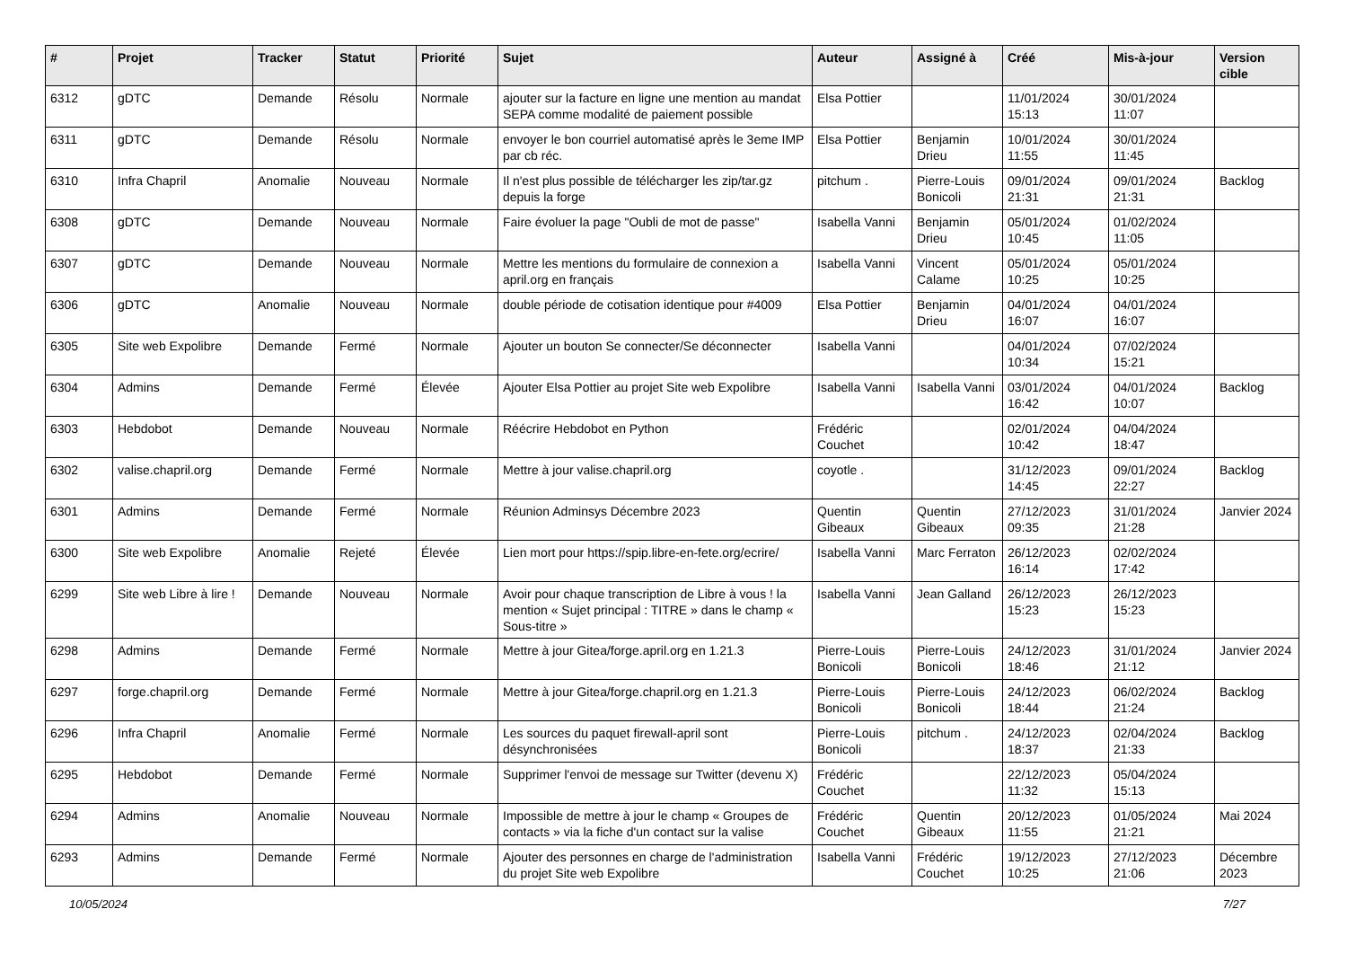| # | Projet | Tracker | Statut | Priorité | Sujet | Auteur | Assigné à | Créé | Mis-à-jour | Version cible |
| --- | --- | --- | --- | --- | --- | --- | --- | --- | --- | --- |
| 6312 | gDTC | Demande | Résolu | Normale | ajouter sur la facture en ligne une mention au mandat SEPA comme modalité de paiement possible | Elsa Pottier | | 11/01/2024 15:13 | 30/01/2024 11:07 | |
| 6311 | gDTC | Demande | Résolu | Normale | envoyer le bon courriel automatisé après le 3eme IMP par cb réc. | Elsa Pottier | Benjamin Drieu | 10/01/2024 11:55 | 30/01/2024 11:45 | |
| 6310 | Infra Chapril | Anomalie | Nouveau | Normale | Il n'est plus possible de télécharger les zip/tar.gz depuis la forge | pitchum . | Pierre-Louis Bonicoli | 09/01/2024 21:31 | 09/01/2024 21:31 | Backlog |
| 6308 | gDTC | Demande | Nouveau | Normale | Faire évoluer la page "Oubli de mot de passe" | Isabella Vanni | Benjamin Drieu | 05/01/2024 10:45 | 01/02/2024 11:05 | |
| 6307 | gDTC | Demande | Nouveau | Normale | Mettre les mentions du formulaire de connexion a april.org en français | Isabella Vanni | Vincent Calame | 05/01/2024 10:25 | 05/01/2024 10:25 | |
| 6306 | gDTC | Anomalie | Nouveau | Normale | double période de cotisation identique pour #4009 | Elsa Pottier | Benjamin Drieu | 04/01/2024 16:07 | 04/01/2024 16:07 | |
| 6305 | Site web Expolibre | Demande | Fermé | Normale | Ajouter un bouton Se connecter/Se déconnecter | Isabella Vanni | | 04/01/2024 10:34 | 07/02/2024 15:21 | |
| 6304 | Admins | Demande | Fermé | Élevée | Ajouter Elsa Pottier au projet Site web Expolibre | Isabella Vanni | Isabella Vanni | 03/01/2024 16:42 | 04/01/2024 10:07 | Backlog |
| 6303 | Hebdobot | Demande | Nouveau | Normale | Réécrire Hebdobot en Python | Frédéric Couchet | | 02/01/2024 10:42 | 04/04/2024 18:47 | |
| 6302 | valise.chapril.org | Demande | Fermé | Normale | Mettre à jour valise.chapril.org | coyotle . | | 31/12/2023 14:45 | 09/01/2024 22:27 | Backlog |
| 6301 | Admins | Demande | Fermé | Normale | Réunion Adminsys Décembre 2023 | Quentin Gibeaux | Quentin Gibeaux | 27/12/2023 09:35 | 31/01/2024 21:28 | Janvier 2024 |
| 6300 | Site web Expolibre | Anomalie | Rejeté | Élevée | Lien mort pour https://spip.libre-en-fete.org/ecrire/ | Isabella Vanni | Marc Ferraton | 26/12/2023 16:14 | 02/02/2024 17:42 | |
| 6299 | Site web Libre à lire ! | Demande | Nouveau | Normale | Avoir pour chaque transcription de Libre à vous ! la mention « Sujet principal : TITRE » dans le champ « Sous-titre » | Isabella Vanni | Jean Galland | 26/12/2023 15:23 | 26/12/2023 15:23 | |
| 6298 | Admins | Demande | Fermé | Normale | Mettre à jour Gitea/forge.april.org en 1.21.3 | Pierre-Louis Bonicoli | Pierre-Louis Bonicoli | 24/12/2023 18:46 | 31/01/2024 21:12 | Janvier 2024 |
| 6297 | forge.chapril.org | Demande | Fermé | Normale | Mettre à jour Gitea/forge.chapril.org en 1.21.3 | Pierre-Louis Bonicoli | Pierre-Louis Bonicoli | 24/12/2023 18:44 | 06/02/2024 21:24 | Backlog |
| 6296 | Infra Chapril | Anomalie | Fermé | Normale | Les sources du paquet firewall-april sont désynchronisées | Pierre-Louis Bonicoli | pitchum . | 24/12/2023 18:37 | 02/04/2024 21:33 | Backlog |
| 6295 | Hebdobot | Demande | Fermé | Normale | Supprimer l'envoi de message sur Twitter (devenu X) | Frédéric Couchet | | 22/12/2023 11:32 | 05/04/2024 15:13 | |
| 6294 | Admins | Anomalie | Nouveau | Normale | Impossible de mettre à jour le champ « Groupes de contacts » via la fiche d'un contact sur la valise | Frédéric Couchet | Quentin Gibeaux | 20/12/2023 11:55 | 01/05/2024 21:21 | Mai 2024 |
| 6293 | Admins | Demande | Fermé | Normale | Ajouter des personnes en charge de l'administration du projet Site web Expolibre | Isabella Vanni | Frédéric Couchet | 19/12/2023 10:25 | 27/12/2023 21:06 | Décembre 2023 |
10/05/2024 7/27